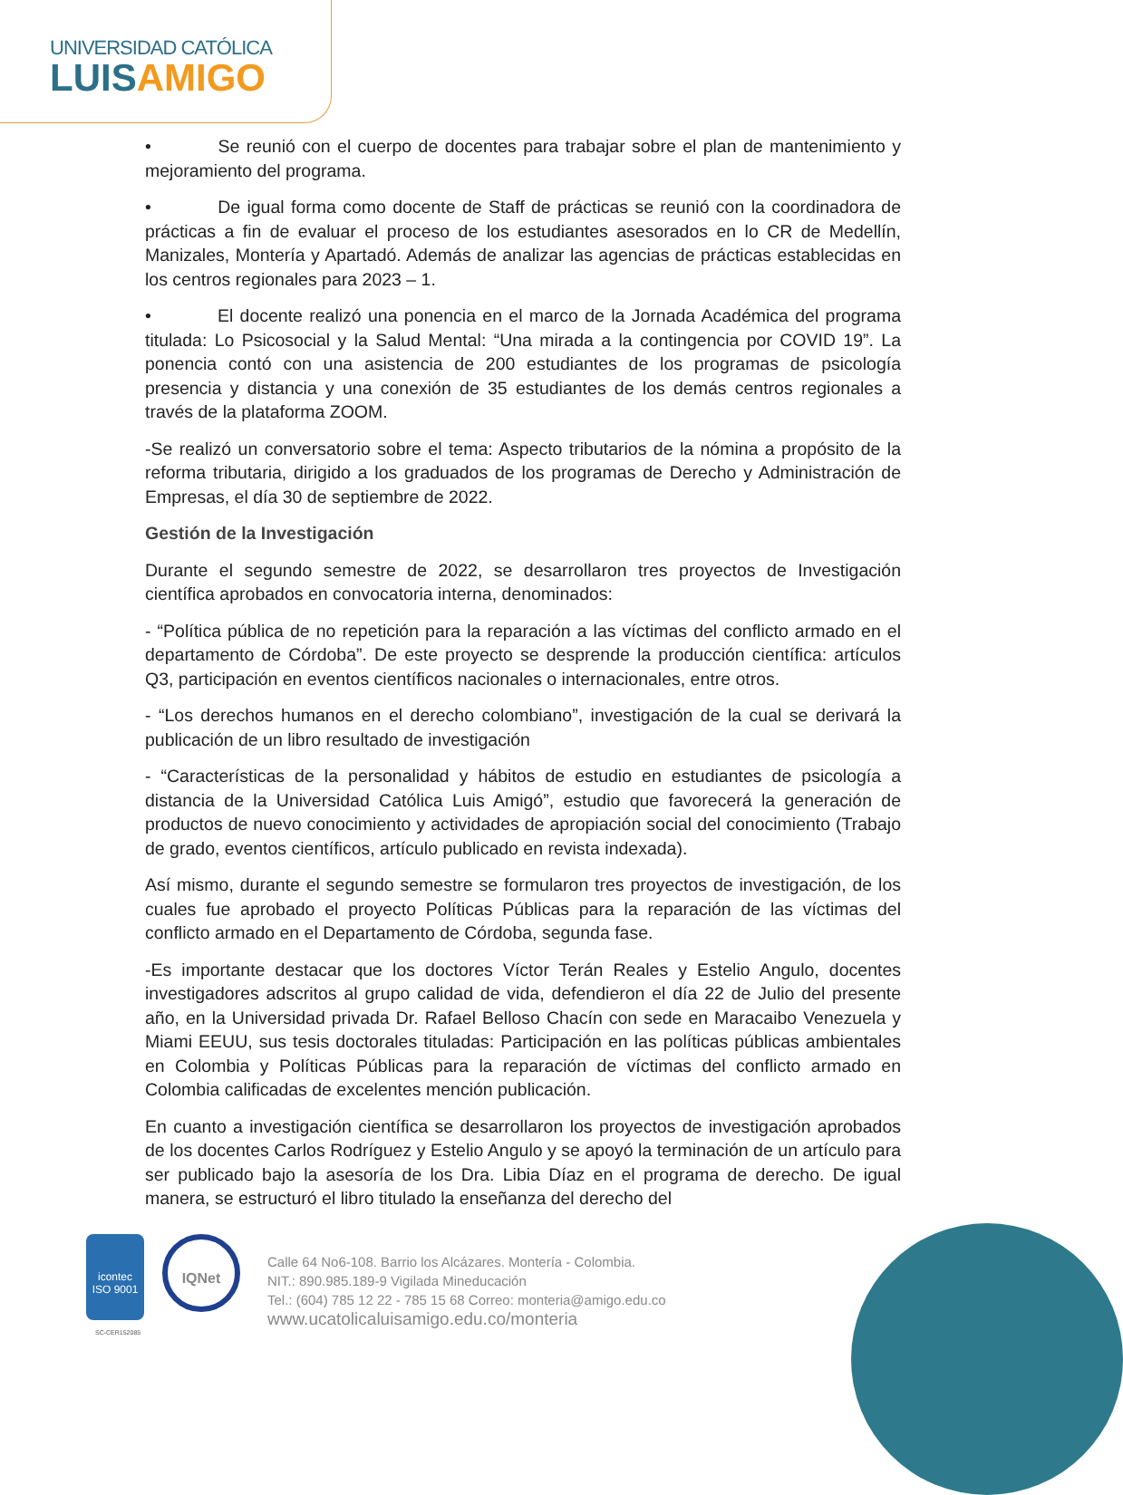UNIVERSIDAD CATÓLICA
LUISAMIGO
• Se reunió con el cuerpo de docentes para trabajar sobre el plan de mantenimiento y mejoramiento del programa.
• De igual forma como docente de Staff de prácticas se reunió con la coordinadora de prácticas a fin de evaluar el proceso de los estudiantes asesorados en lo CR de Medellín, Manizales, Montería y Apartadó. Además de analizar las agencias de prácticas establecidas en los centros regionales para 2023 – 1.
• El docente realizó una ponencia en el marco de la Jornada Académica del programa titulada: Lo Psicosocial y la Salud Mental: “Una mirada a la contingencia por COVID 19”. La ponencia contó con una asistencia de 200 estudiantes de los programas de psicología presencia y distancia y una conexión de 35 estudiantes de los demás centros regionales a través de la plataforma ZOOM.
-Se realizó un conversatorio sobre el tema: Aspecto tributarios de la nómina a propósito de la reforma tributaria, dirigido a los graduados de los programas de Derecho y Administración de Empresas, el día 30 de septiembre de 2022.
Gestión de la Investigación
Durante el segundo semestre de 2022, se desarrollaron tres proyectos de Investigación científica aprobados en convocatoria interna, denominados:
- “Política pública de no repetición para la reparación a las víctimas del conflicto armado en el departamento de Córdoba”. De este proyecto se desprende la producción científica: artículos Q3, participación en eventos científicos nacionales o internacionales, entre otros.
- “Los derechos humanos en el derecho colombiano”, investigación de la cual se derivará la publicación de un libro resultado de investigación
- “Características de la personalidad y hábitos de estudio en estudiantes de psicología a distancia de la Universidad Católica Luis Amigó”, estudio que favorecerá la generación de productos de nuevo conocimiento y actividades de apropiación social del conocimiento (Trabajo de grado, eventos científicos, artículo publicado en revista indexada).
Así mismo, durante el segundo semestre se formularon tres proyectos de investigación, de los cuales fue aprobado el proyecto Políticas Públicas para la reparación de las víctimas del conflicto armado en el Departamento de Córdoba, segunda fase.
-Es importante destacar que los doctores Víctor Terán Reales y Estelio Angulo, docentes investigadores adscritos al grupo calidad de vida, defendieron el día 22 de Julio del presente año, en la Universidad privada Dr. Rafael Belloso Chacín con sede en Maracaibo Venezuela y Miami EEUU, sus tesis doctorales tituladas: Participación en las políticas públicas ambientales en Colombia y Políticas Públicas para la reparación de víctimas del conflicto armado en Colombia calificadas de excelentes mención publicación.
En cuanto a investigación científica se desarrollaron los proyectos de investigación aprobados de los docentes Carlos Rodríguez y Estelio Angulo y se apoyó la terminación de un artículo para ser publicado bajo la asesoría de los Dra. Libia Díaz en el programa de derecho. De igual manera, se estructuró el libro titulado la enseñanza del derecho del
icontec
ISO 9001
IQNet
Calle 64 No6-108. Barrio los Alcázares. Montería - Colombia.
NIT.: 890.985.189-9 Vigilada Mineducación
Tel.: (604) 785 12 22 - 785 15 68 Correo: monteria@amigo.edu.co
www.ucatolicaluisamigo.edu.co/monteria
SC-CER152085